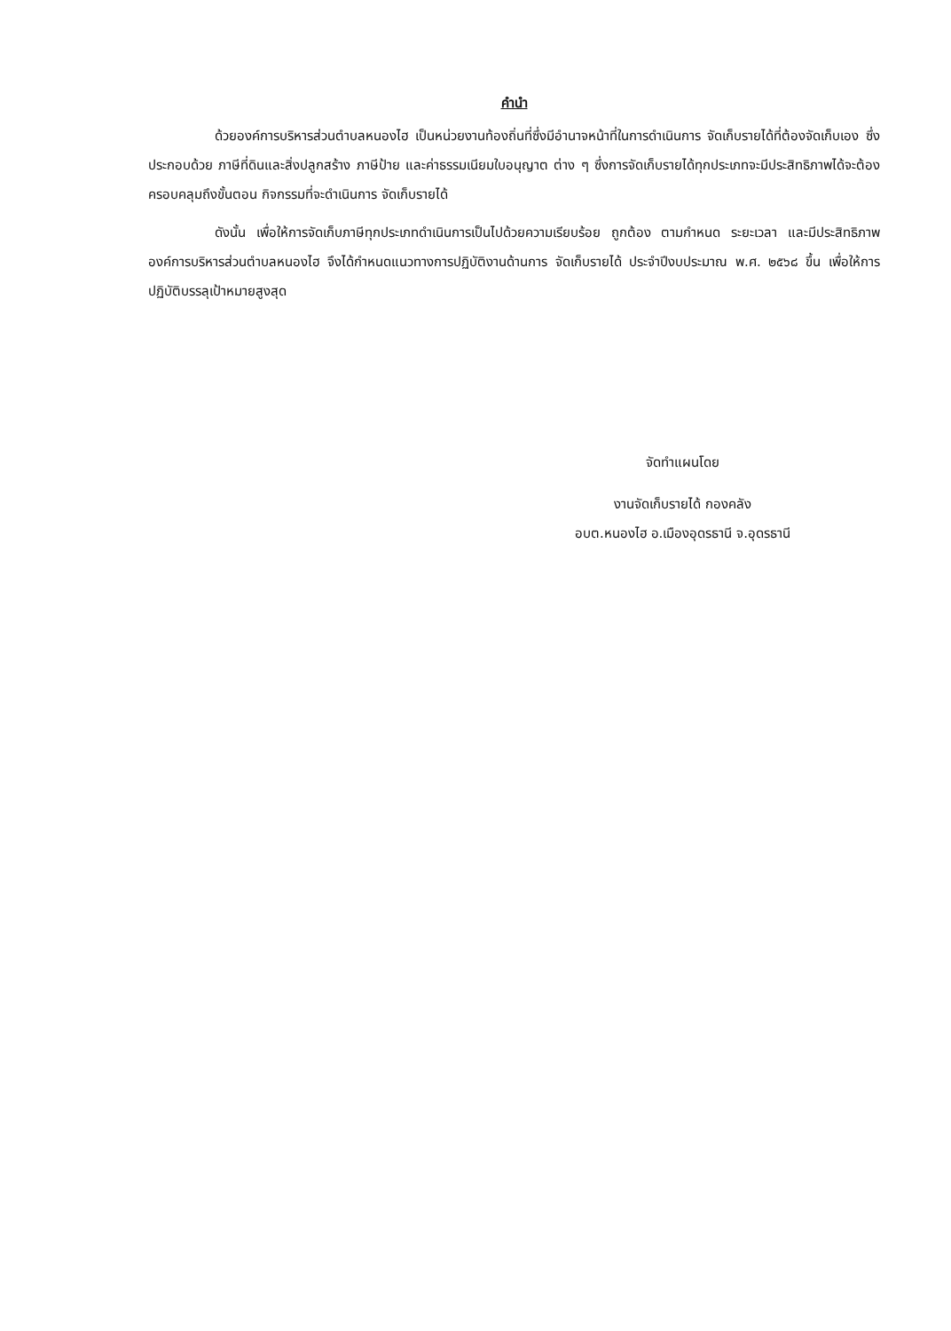คำนำ
ด้วยองค์การบริหารส่วนตำบลหนองไฮ เป็นหน่วยงานท้องถิ่นที่ซึ่งมีอำนาจหน้าที่ในการดำเนินการ จัดเก็บรายได้ที่ต้องจัดเก็บเอง ซึ่งประกอบด้วย ภาษีที่ดินและสิ่งปลูกสร้าง ภาษีป้าย และค่าธรรมเนียมใบอนุญาต ต่าง ๆ ซึ่งการจัดเก็บรายได้ทุกประเภทจะมีประสิทธิภาพได้จะต้องครอบคลุมถึงขั้นตอน กิจกรรมที่จะดำเนินการ จัดเก็บรายได้
ดังนั้น เพื่อให้การจัดเก็บภาษีทุกประเภทดำเนินการเป็นไปด้วยความเรียบร้อย ถูกต้อง ตามกำหนด ระยะเวลา และมีประสิทธิภาพ องค์การบริหารส่วนตำบลหนองไฮ จึงได้กำหนดแนวทางการปฏิบัติงานด้านการ จัดเก็บรายได้ ประจำปีงบประมาณ พ.ศ. ๒๕๖๘ ขึ้น เพื่อให้การปฏิบัติบรรลุเป้าหมายสูงสุด
จัดทำแผนโดย
งานจัดเก็บรายได้ กองคลัง
อบต.หนองไฮ อ.เมืองอุดรธานี จ.อุดรธานี